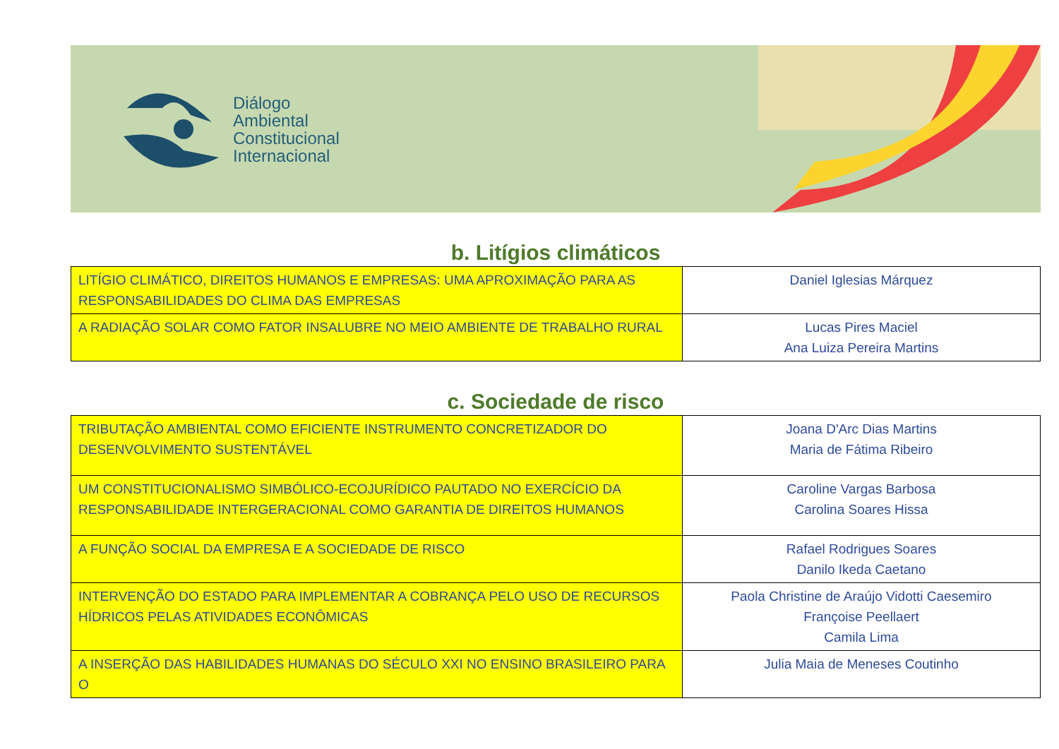Diálogo
Ambiental
Constitucional
Internacional
b. Litígios climáticos
| LITÍGIO CLIMÁTICO, DIREITOS HUMANOS E EMPRESAS: UMA APROXIMAÇÃO PARA AS RESPONSABILIDADES DO CLIMA DAS EMPRESAS | Daniel Iglesias Márquez |
| A RADIAÇÃO SOLAR COMO FATOR INSALUBRE NO MEIO AMBIENTE DE TRABALHO RURAL | Lucas Pires Maciel Ana Luiza Pereira Martins |
c. Sociedade de risco
| TRIBUTAÇÃO AMBIENTAL COMO EFICIENTE INSTRUMENTO CONCRETIZADOR DO DESENVOLVIMENTO SUSTENTÁVEL | Joana D'Arc Dias Martins Maria de Fátima Ribeiro |
| UM CONSTITUCIONALISMO SIMBÓLICO-ECOJURÍDICO PAUTADO NO EXERCÍCIO DA RESPONSABILIDADE INTERGERACIONAL COMO GARANTIA DE DIREITOS HUMANOS | Caroline Vargas Barbosa Carolina Soares Hissa |
| A FUNÇÃO SOCIAL DA EMPRESA E A SOCIEDADE DE RISCO | Rafael Rodrigues Soares Danilo Ikeda Caetano |
| INTERVENÇÃO DO ESTADO PARA IMPLEMENTAR A COBRANÇA PELO USO DE RECURSOS HÍDRICOS PELAS ATIVIDADES ECONÔMICAS | Paola Christine de Araújo Vidotti Caesemiro Françoise Peellaert Camila Lima |
| A INSERÇÃO DAS HABILIDADES HUMANAS DO SÉCULO XXI NO ENSINO BRASILEIRO PARA O | Julia Maia de Meneses Coutinho |